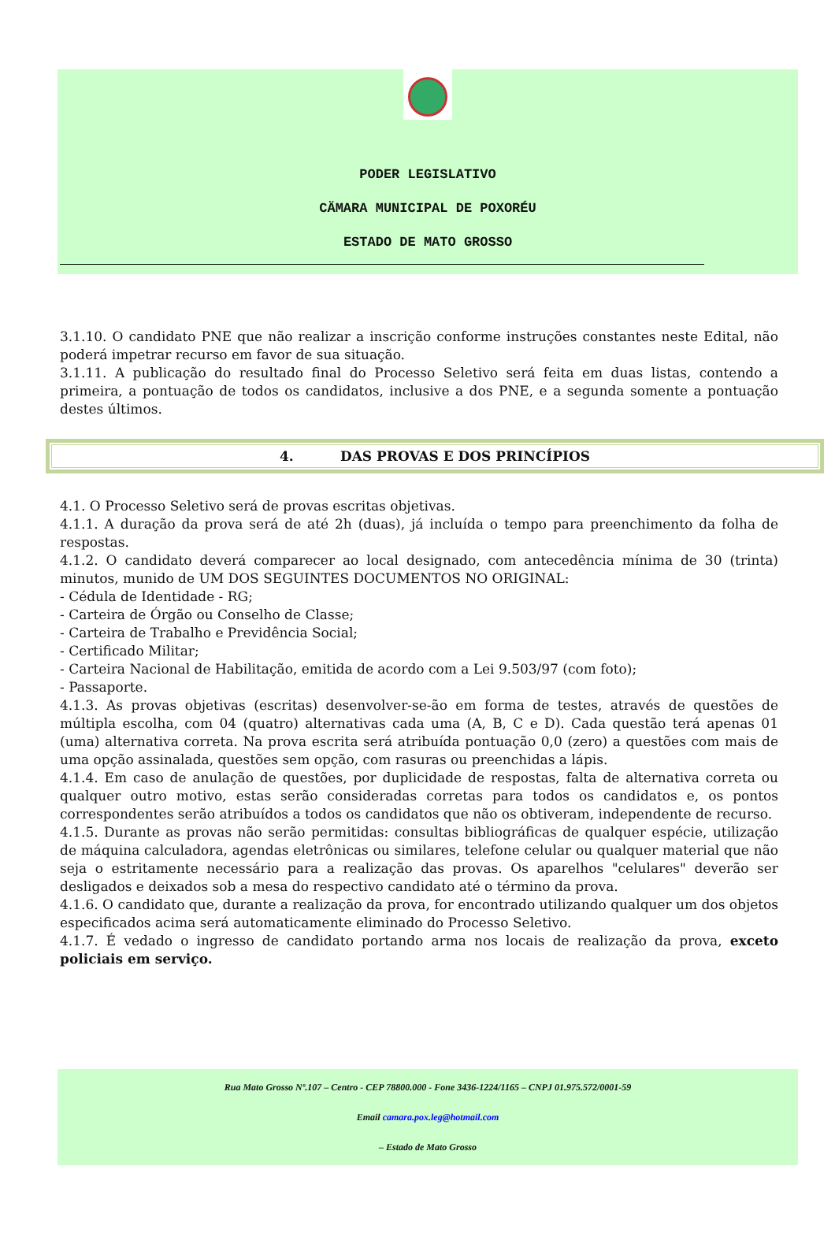PODER LEGISLATIVO
CÄMARA MUNICIPAL DE POXORÉU
ESTADO DE MATO GROSSO
3.1.10. O candidato PNE que não realizar a inscrição conforme instruções constantes neste Edital, não poderá impetrar recurso em favor de sua situação.
3.1.11. A publicação do resultado final do Processo Seletivo será feita em duas listas, contendo a primeira, a pontuação de todos os candidatos, inclusive a dos PNE, e a segunda somente a pontuação destes últimos.
4. DAS PROVAS E DOS PRINCÍPIOS
4.1. O Processo Seletivo será de provas escritas objetivas.
4.1.1. A duração da prova será de até 2h (duas), já incluída o tempo para preenchimento da folha de respostas.
4.1.2. O candidato deverá comparecer ao local designado, com antecedência mínima de 30 (trinta) minutos, munido de UM DOS SEGUINTES DOCUMENTOS NO ORIGINAL:
- Cédula de Identidade - RG;
- Carteira de Órgão ou Conselho de Classe;
- Carteira de Trabalho e Previdência Social;
- Certificado Militar;
- Carteira Nacional de Habilitação, emitida de acordo com a Lei 9.503/97 (com foto);
- Passaporte.
4.1.3. As provas objetivas (escritas) desenvolver-se-ão em forma de testes, através de questões de múltipla escolha, com 04 (quatro) alternativas cada uma (A, B, C e D). Cada questão terá apenas 01 (uma) alternativa correta. Na prova escrita será atribuída pontuação 0,0 (zero) a questões com mais de uma opção assinalada, questões sem opção, com rasuras ou preenchidas a lápis.
4.1.4. Em caso de anulação de questões, por duplicidade de respostas, falta de alternativa correta ou qualquer outro motivo, estas serão consideradas corretas para todos os candidatos e, os pontos correspondentes serão atribuídos a todos os candidatos que não os obtiveram, independente de recurso.
4.1.5. Durante as provas não serão permitidas: consultas bibliográficas de qualquer espécie, utilização de máquina calculadora, agendas eletrônicas ou similares, telefone celular ou qualquer material que não seja o estritamente necessário para a realização das provas. Os aparelhos "celulares" deverão ser desligados e deixados sob a mesa do respectivo candidato até o término da prova.
4.1.6. O candidato que, durante a realização da prova, for encontrado utilizando qualquer um dos objetos especificados acima será automaticamente eliminado do Processo Seletivo.
4.1.7. É vedado o ingresso de candidato portando arma nos locais de realização da prova, exceto policiais em serviço.
Rua Mato Grosso Nº.107 – Centro - CEP 78800.000 - Fone 3436-1224/1165 – CNPJ 01.975.572/0001-59
Email camara.pox.leg@hotmail.com
– Estado de Mato Grosso